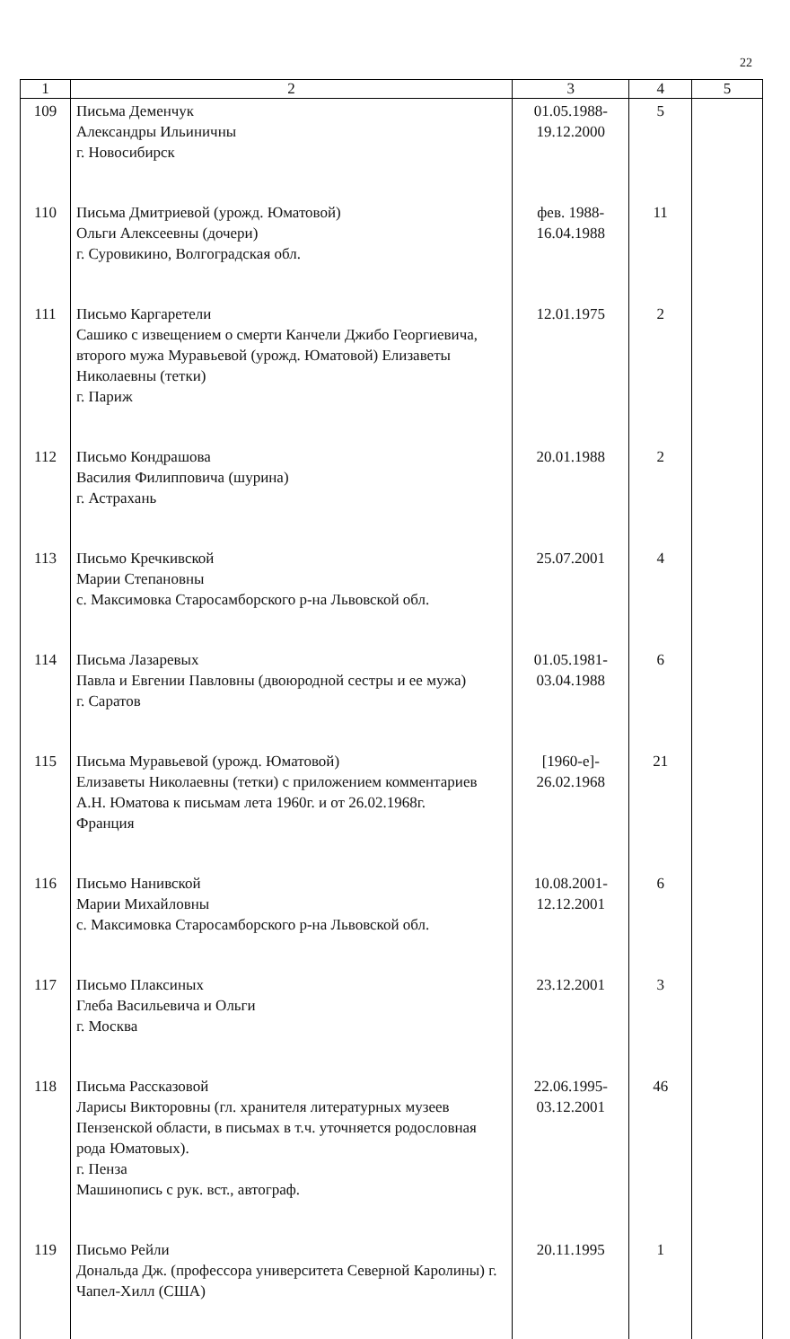22
| 1 | 2 | 3 | 4 | 5 |
| --- | --- | --- | --- | --- |
| 109 | Письма Деменчук Александры Ильиничны г. Новосибирск | 01.05.1988- 19.12.2000 | 5 | |
| 110 | Письма Дмитриевой (урожд. Юматовой) Ольги Алексеевны (дочери) г. Суровикино, Волгоградская обл. | фев. 1988- 16.04.1988 | 11 | |
| 111 | Письмо Каргаретели Сашико с извещением о смерти Канчели Джибо Георгиевича, второго мужа Муравьевой (урожд. Юматовой) Елизаветы Николаевны (тетки) г. Париж | 12.01.1975 | 2 | |
| 112 | Письмо Кондрашова Василия Филипповича (шурина) г. Астрахань | 20.01.1988 | 2 | |
| 113 | Письмо Кречкивской Марии Степановны с. Максимовка Старосамборского р-на Львовской обл. | 25.07.2001 | 4 | |
| 114 | Письма Лазаревых Павла и Евгении Павловны (двоюродной сестры и ее мужа) г. Саратов | 01.05.1981- 03.04.1988 | 6 | |
| 115 | Письма Муравьевой (урожд. Юматовой) Елизаветы Николаевны (тетки) с приложением комментариев А.Н. Юматова к письмам лета 1960г. и от 26.02.1968г. Франция | [1960-е]- 26.02.1968 | 21 | |
| 116 | Письмо Нанивской Марии Михайловны с. Максимовка Старосамборского р-на Львовской обл. | 10.08.2001- 12.12.2001 | 6 | |
| 117 | Письмо Плаксиных Глеба Васильевича и Ольги г. Москва | 23.12.2001 | 3 | |
| 118 | Письма Рассказовой Ларисы Викторовны (гл. хранителя литературных музеев Пензенской области, в письмах в т.ч. уточняется родословная рода Юматовых). г. Пенза Машинопись с рук. вст., автограф. | 22.06.1995- 03.12.2001 | 46 | |
| 119 | Письмо Рейли Дональда Дж. (профессора университета Северной Каролины) г. Чапел-Хилл (США) | 20.11.1995 | 1 | |